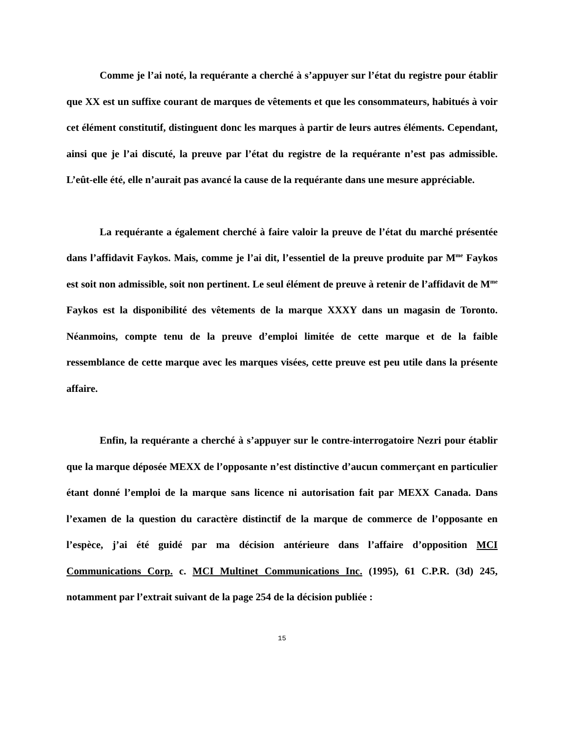Comme je l’ai noté, la requérante a cherché à s’appuyer sur l’état du registre pour établir que XX est un suffixe courant de marques de vêtements et que les consommateurs, habitués à voir cet élément constitutif, distinguent donc les marques à partir de leurs autres éléments. Cependant, ainsi que je l’ai discuté, la preuve par l’état du registre de la requérante n’est pas admissible. L’eût-elle été, elle n’aurait pas avancé la cause de la requérante dans une mesure appréciable.
La requérante a également cherché à faire valoir la preuve de l’état du marché présentée dans l’affidavit Faykos. Mais, comme je l’ai dit, l’essentiel de la preuve produite par M<sup>me</sup> Faykos est soit non admissible, soit non pertinent. Le seul élément de preuve à retenir de l’affidavit de M<sup>me</sup> Faykos est la disponibilité des vêtements de la marque XXXY dans un magasin de Toronto. Néanmoins, compte tenu de la preuve d’emploi limitée de cette marque et de la faible ressemblance de cette marque avec les marques visées, cette preuve est peu utile dans la présente affaire.
Enfin, la requérante a cherché à s’appuyer sur le contre-interrogatoire Nezri pour établir que la marque déposée MEXX de l’opposante n’est distinctive d’aucun commerçant en particulier étant donné l’emploi de la marque sans licence ni autorisation fait par MEXX Canada. Dans l’examen de la question du caractère distinctif de la marque de commerce de l’opposante en l’espèce, j’ai été guidé par ma décision antérieure dans l’affaire d’opposition MCI Communications Corp. c. MCI Multinet Communications Inc. (1995), 61 C.P.R. (3d) 245, notamment par l’extrait suivant de la page 254 de la décision publiée :
15